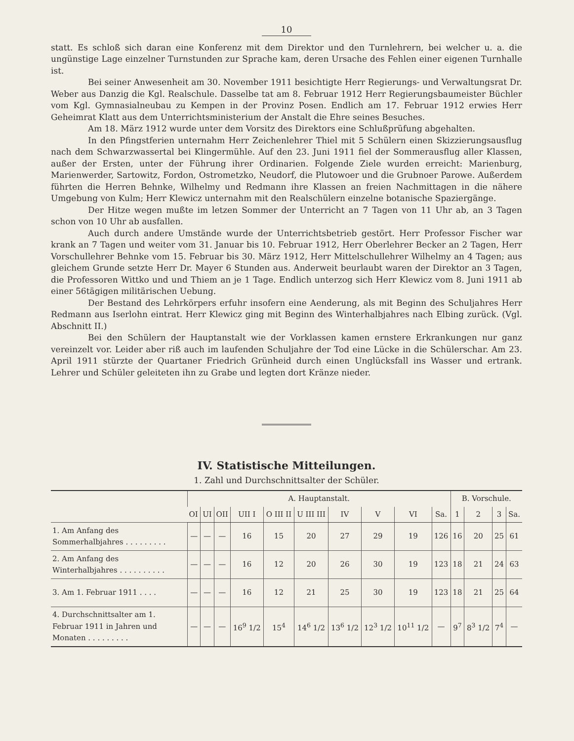10
statt. Es schloß sich daran eine Konferenz mit dem Direktor und den Turnlehrern, bei welcher u. a. die ungünstige Lage einzelner Turnstunden zur Sprache kam, deren Ursache des Fehlen einer eigenen Turnhalle ist.
Bei seiner Anwesenheit am 30. November 1911 besichtigte Herr Regierungs- und Verwaltungsrat Dr. Weber aus Danzig die Kgl. Realschule. Dasselbe tat am 8. Februar 1912 Herr Regierungsbaumeister Büchler vom Kgl. Gymnasialneubau zu Kempen in der Provinz Posen. Endlich am 17. Februar 1912 erwies Herr Geheimrat Klatt aus dem Unterrichtsministerium der Anstalt die Ehre seines Besuches.
Am 18. März 1912 wurde unter dem Vorsitz des Direktors eine Schlußprüfung abgehalten.
In den Pfingstferien unternahm Herr Zeichenlehrer Thiel mit 5 Schülern einen Skizzierungsausflug nach dem Schwarzwassertal bei Klingermühle. Auf den 23. Juni 1911 fiel der Sommerausflug aller Klassen, außer der Ersten, unter der Führung ihrer Ordinarien. Folgende Ziele wurden erreicht: Marienburg, Marienwerder, Sartowitz, Fordon, Ostrometzko, Neudorf, die Plutowoer und die Grubnoer Parowe. Außerdem führten die Herren Behnke, Wilhelmy und Redmann ihre Klassen an freien Nachmittagen in die nähere Umgebung von Kulm; Herr Klewicz unternahm mit den Realschülern einzelne botanische Spaziergänge.
Der Hitze wegen mußte im letzen Sommer der Unterricht an 7 Tagen von 11 Uhr ab, an 3 Tagen schon von 10 Uhr ab ausfallen.
Auch durch andere Umstände wurde der Unterrichtsbetrieb gestört. Herr Professor Fischer war krank an 7 Tagen und weiter vom 31. Januar bis 10. Februar 1912, Herr Oberlehrer Becker an 2 Tagen, Herr Vorschullehrer Behnke vom 15. Februar bis 30. März 1912, Herr Mittelschullehrer Wilhelmy an 4 Tagen; aus gleichem Grunde setzte Herr Dr. Mayer 6 Stunden aus. Anderweit beurlaubt waren der Direktor an 3 Tagen, die Professoren Wittko und und Thiem an je 1 Tage. Endlich unterzog sich Herr Klewicz vom 8. Juni 1911 ab einer 56tägigen militärischen Uebung.
Der Bestand des Lehrkörpers erfuhr insofern eine Aenderung, als mit Beginn des Schuljahres Herr Redmann aus Iserlohn eintrat. Herr Klewicz ging mit Beginn des Winterhalbjahres nach Elbing zurück. (Vgl. Abschnitt II.)
Bei den Schülern der Hauptanstalt wie der Vorklassen kamen ernstere Erkrankungen nur ganz vereinzelt vor. Leider aber riß auch im laufenden Schuljahre der Tod eine Lücke in die Schülerschar. Am 23. April 1911 stürzte der Quartaner Friedrich Grünheid durch einen Unglücksfall ins Wasser und ertrank. Lehrer und Schüler geleiteten ihn zu Grabe und legten dort Kränze nieder.
IV. Statistische Mitteilungen.
1. Zahl und Durchschnittsalter der Schüler.
| | A. Hauptanstalt. | | | | | | | | | | B. Vorschule. | | | |
| --- | --- | --- | --- | --- | --- | --- | --- | --- | --- | --- | --- | --- | --- | --- |
| | OI | UI | OII | UII I | O III II | U III III | IV | V | VI | Sa. | 1 | 2 | 3 | Sa. |
| 1. Am Anfang des Sommerhalbjahres . . . . . . . . . | — | — | — | 16 | 15 | 20 | 27 | 29 | 19 | 126 | 16 | 20 | 25 | 61 |
| 2. Am Anfang des Winterhalbjahres . . . . . . . . . . | — | — | — | 16 | 12 | 20 | 26 | 30 | 19 | 123 | 18 | 21 | 24 | 63 |
| 3. Am 1. Februar 1911 . . . . | — | — | — | 16 | 12 | 21 | 25 | 30 | 19 | 123 | 18 | 21 | 25 | 64 |
| 4. Durchschnittsalter am 1. Februar 1911 in Jahren und Monaten . . . . . . . . . | — | — | — | 16<sup>9</sup> 1/2 | 15<sup>4</sup> | 14<sup>6</sup> 1/2 | 13<sup>6</sup> 1/2 | 12<sup>3</sup> 1/2 | 10<sup>11</sup> 1/2 | — | 9<sup>7</sup> | 8<sup>3</sup> 1/2 | 7<sup>4</sup> | — |